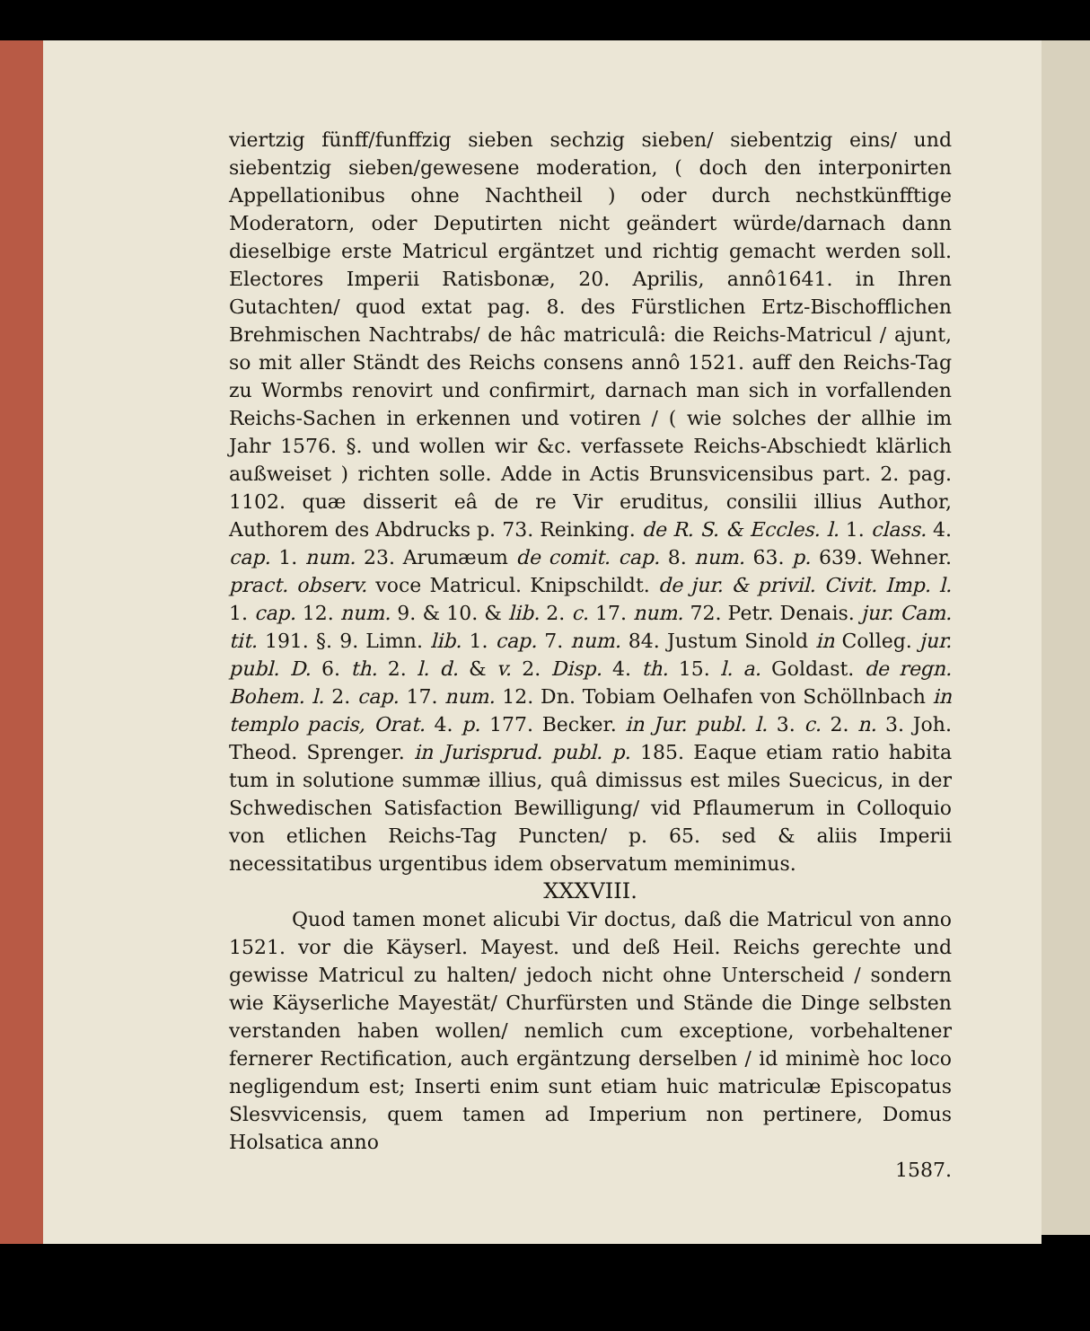viertzig fünff/funffzig sieben sechzig sieben/ siebentzig eins/ und siebentzig sieben/gewesene moderation, ( doch den interponirten Appellationibus ohne Nachtheil ) oder durch nechstkünfftige Moderatorn, oder Deputirten nicht geändert würde/darnach dann dieselbige erste Matricul ergäntzet und richtig gemacht werden soll. Electores Imperii Ratisbonæ, 20. Aprilis, annô1641. in Ihren Gutachten/ quod extat pag. 8. des Fürstlichen Ertz-Bischofflichen Brehmischen Nachtrabs/ de hâc matriculâ: die Reichs-Matricul / ajunt, so mit aller Ständt des Reichs consens annô 1521. auff den Reichs-Tag zu Wormbs renovirt und confirmirt, darnach man sich in vorfallenden Reichs-Sachen in erkennen und votiren / ( wie solches der allhie im Jahr 1576. §. und wollen wir &c. verfassete Reichs-Abschiedt klärlich außweiset ) richten solle. Adde in Actis Brunsvicensibus part. 2. pag. 1102. quæ disserit eâ de re Vir eruditus, consilii illius Author, Authorem des Abdrucks p. 73. Reinking. de R. S. & Eccles. l. 1. class. 4. cap. 1. num. 23. Arumæum de comit. cap. 8. num. 63. p. 639. Wehner. pract. observ. voce Matricul. Knipschildt. de jur. & privil. Civit. Imp. l. 1. cap. 12. num. 9. & 10. & lib. 2. c. 17. num. 72. Petr. Denais. jur. Cam. tit. 191. §. 9. Limn. lib. 1. cap. 7. num. 84. Justum Sinold in Colleg. jur. publ. D. 6. th. 2. l. d. & v. 2. Disp. 4. th. 15. l. a. Goldast. de regn. Bohem. l. 2. cap. 17. num. 12. Dn. Tobiam Oelhafen von Schöllnbach in templo pacis, Orat. 4. p. 177. Becker. in Jur. publ. l. 3. c. 2. n. 3. Joh. Theod. Sprenger. in Jurisprud. publ. p. 185. Eaque etiam ratio habita tum in solutione summæ illius, quâ dimissus est miles Suecicus, in der Schwedischen Satisfaction Bewilligung/ vid Pflaumerum in Colloquio von etlichen Reichs-Tag Puncten/ p. 65. sed & aliis Imperii necessitatibus urgentibus idem observatum meminimus.
XXXVIII.
Quod tamen monet alicubi Vir doctus, daß die Matricul von anno 1521. vor die Käyserl. Mayest. und deß Heil. Reichs gerechte und gewisse Matricul zu halten/ jedoch nicht ohne Unterscheid / sondern wie Käyserliche Mayestät/ Churfürsten und Stände die Dinge selbsten verstanden haben wollen/ nemlich cum exceptione, vorbehaltener fernerer Rectification, auch ergäntzung derselben / id minimè hoc loco negligendum est; Inserti enim sunt etiam huic matriculæ Episcopatus Slesvvicensis, quem tamen ad Imperium non pertinere, Domus Holsatica anno
1587.